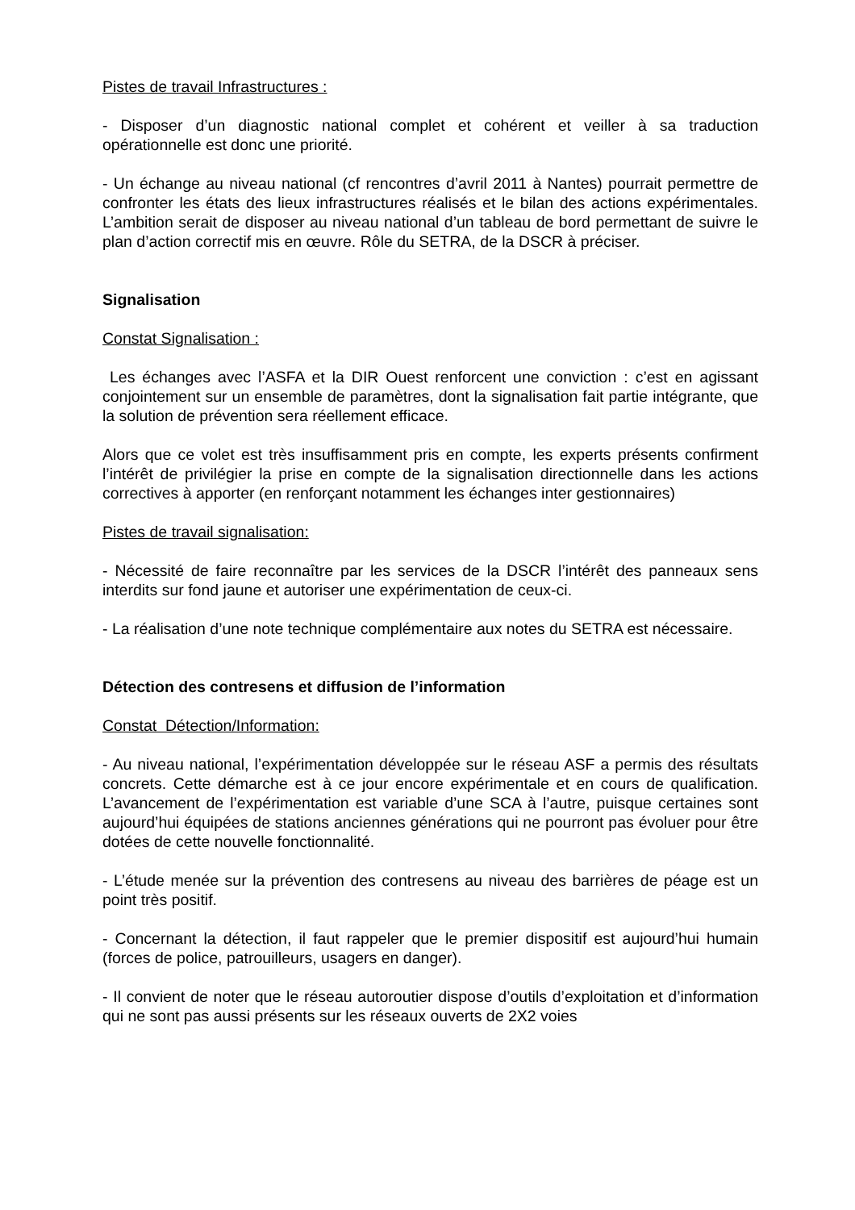Pistes de travail Infrastructures :
- Disposer d’un diagnostic national complet et cohérent et veiller à sa traduction opérationnelle est donc une priorité.
- Un échange au niveau national (cf rencontres d’avril 2011 à Nantes) pourrait permettre de confronter les états des lieux infrastructures réalisés et le bilan des actions expérimentales. L’ambition serait de disposer au niveau national d’un tableau de bord permettant de suivre le plan d’action correctif mis en œuvre. Rôle du SETRA, de la DSCR à préciser.
Signalisation
Constat Signalisation :
Les échanges avec l’ASFA et la DIR Ouest renforcent une conviction : c’est en agissant conjointement sur un ensemble de paramètres, dont la signalisation fait partie intégrante, que la solution de prévention sera réellement efficace.
Alors que ce volet est très insuffisamment pris en compte, les experts présents confirment l’intérêt de privilégier la prise en compte de la signalisation directionnelle dans les actions correctives à apporter (en renforçant notamment les échanges inter gestionnaires)
Pistes de travail signalisation:
- Nécessité de faire reconnaître par les services de la DSCR l’intérêt des panneaux sens interdits sur fond jaune et autoriser une expérimentation de ceux-ci.
- La réalisation d’une note technique complémentaire aux notes du SETRA est nécessaire.
Détection des contresens et diffusion de l’information
Constat Détection/Information:
- Au niveau national, l’expérimentation développée sur le réseau ASF a permis des résultats concrets. Cette démarche est à ce jour encore expérimentale et en cours de qualification. L’avancement de l’expérimentation est variable d’une SCA à l’autre, puisque certaines sont aujourd’hui équipées de stations anciennes générations qui ne pourront pas évoluer pour être dotées de cette nouvelle fonctionnalité.
- L’étude menée sur la prévention des contresens au niveau des barrières de péage est un point très positif.
- Concernant la détection, il faut rappeler que le premier dispositif est aujourd’hui humain (forces de police, patrouilleurs, usagers en danger).
- Il convient de noter que le réseau autoroutier dispose d’outils d’exploitation et d’information qui ne sont pas aussi présents sur les réseaux ouverts de 2X2 voies